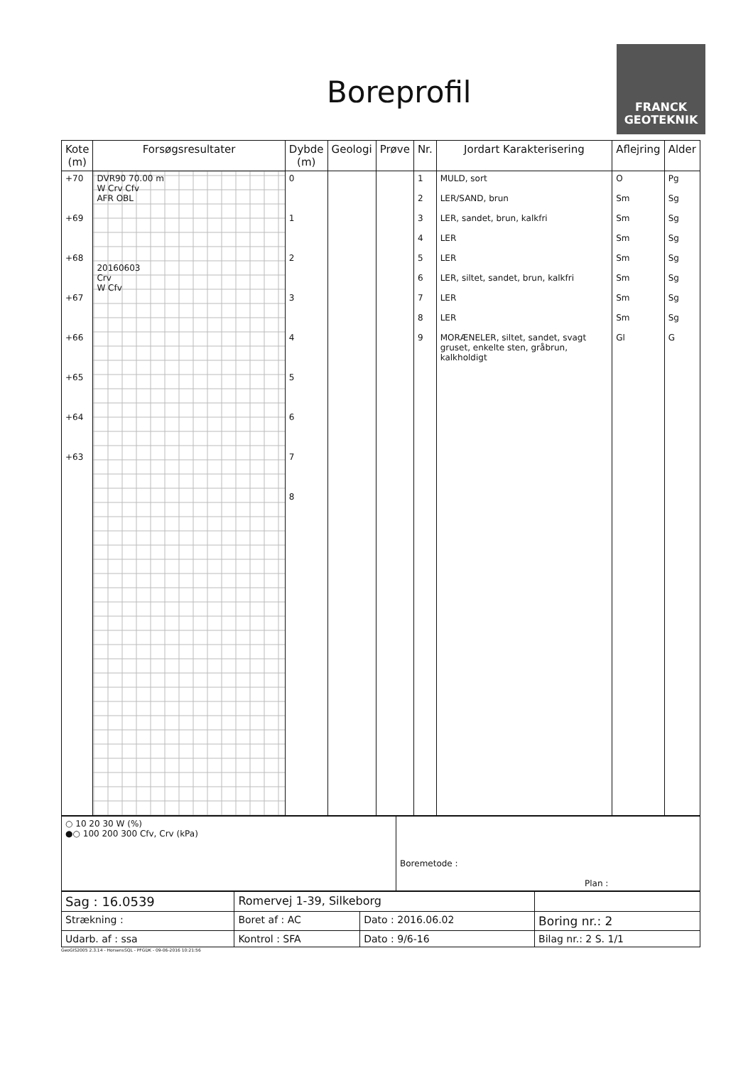Boreprofil
FRANCK
GEOTEKNIK
| Kote (m) | Forsøgsresultater | Dybde (m) | Geologi | Prøve | Nr. | Jordart Karakterisering | Aflejring | Alder |
| --- | --- | --- | --- | --- | --- | --- | --- | --- |
| +70 +69 +68 +67 +66 +65 +64 +63 | DVR90 70.00 m W Crv Cfv AFR OBL 20160603 Crv W Cfv | 0 1 2 3 4 5 6 7 8 | | | 1 2 3 4 5 6 7 8 9 | MULD, sort LER/SAND, brun LER, sandet, brun, kalkfri LER LER LER, siltet, sandet, brun, kalkfri LER LER MORÆNELER, siltet, sandet, svagt gruset, enkelte sten, gråbrun, kalkholdigt | O Sm Sm Sm Sm Sm Sm Sm Gl | Pg Sg Sg Sg Sg Sg Sg Sg G |
| ○ 10 20 30 W (%) ●○ 100 200 300 Cfv, Crv (kPa) | Boremetode : Plan : |
| Sag : 16.0539 | Romervej 1-39, Silkeborg | | |
| Strækning : | Boret af : AC | Dato : 2016.06.02 | Boring nr.: 2 |
| Udarb. af : ssa | Kontrol : SFA | Dato : 9/6-16 | Bilag nr.: 2 S. 1/1 |
GeoGIS2005 2.3.14 - HorsensSQL - PFGDK - 09-06-2016 10:21:56